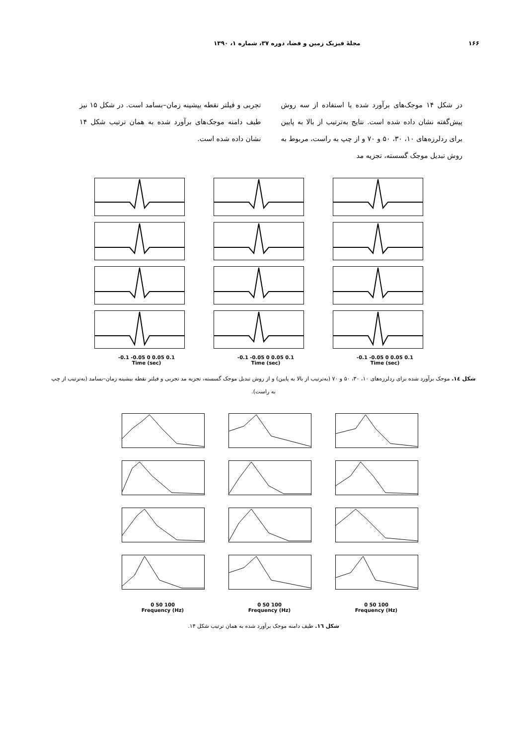۱۶۶ مجلهٔ فیزیک زمین و فضا، دوره ۳۷، شماره ۱، ۱۳۹۰
در شکل ۱۴ موجک‌های برآورد شده با استفاده از سه روش پیش‌گفته نشان داده شده است. نتایج به‌ترتیب از بالا به پایین برای ردلرزه‌های ۱۰، ۳۰، ۵۰ و ۷۰ و از چپ به راست، مربوط به روش تبدیل موجک گسسته، تجزیه مد
تجربی و فیلتر نقطه بیشینه زمان–بسامد است. در شکل ۱۵ نیز طیف دامنه موجک‌های برآورد شده به همان ترتیب شکل ۱۴ نشان داده شده است.
-0.1 -0.05 0 0.05 0.1
Time (sec)
-0.1 -0.05 0 0.05 0.1
Time (sec)
-0.1 -0.05 0 0.05 0.1
Time (sec)
شکل ۱٤. موجک برآورد شده برای ردلرزه‌های ۱۰، ۳۰، ۵۰ و ۷۰ (به‌ترتیب از بالا به پایین) و از روش تبدیل موجک گسسته، تجزیه مد تجربی و فیلتر نقطه بیشینه زمان–بسامد (به‌ترتیب از چپ به راست).
0 50 100
Frequency (Hz)
0 50 100
Frequency (Hz)
0 50 100
Frequency (Hz)
شکل ۱٦. طیف دامنه موجک برآورد شده به همان ترتیب شکل ۱۴.